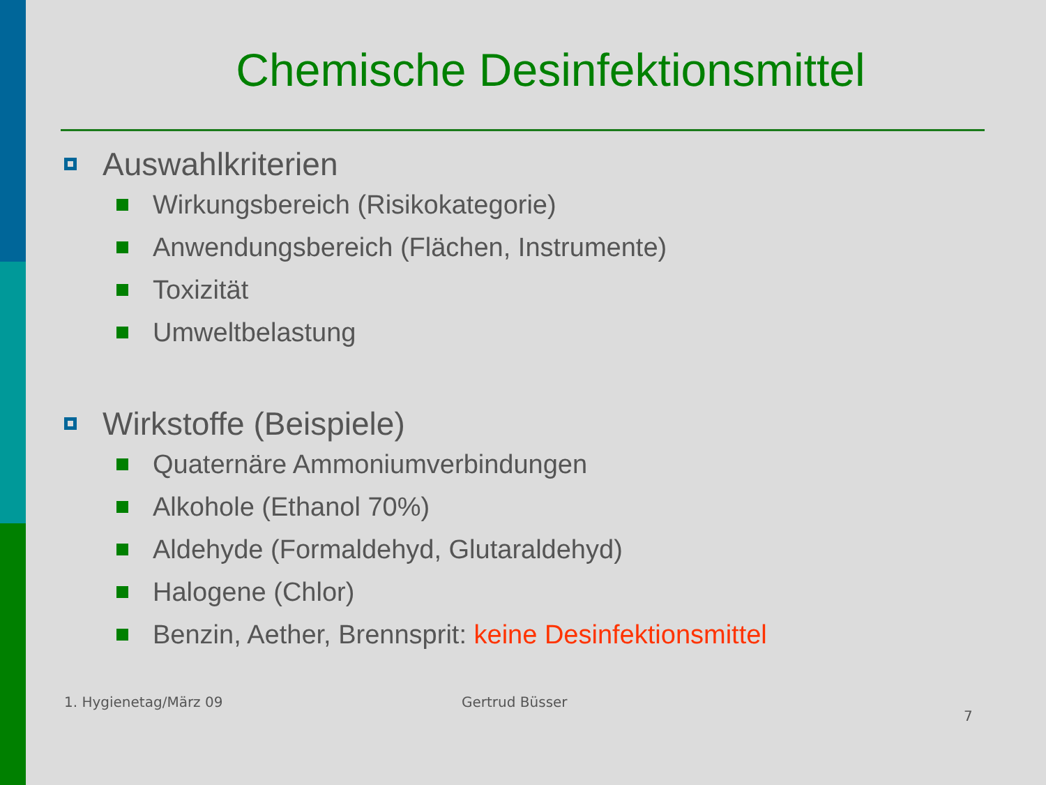Chemische Desinfektionsmittel
Auswahlkriterien
Wirkungsbereich (Risikokategorie)
Anwendungsbereich (Flächen, Instrumente)
Toxizität
Umweltbelastung
Wirkstoffe (Beispiele)
Quaternäre Ammoniumverbindungen
Alkohole (Ethanol 70%)
Aldehyde (Formaldehyd, Glutaraldehyd)
Halogene (Chlor)
Benzin, Aether, Brennsprit: keine Desinfektionsmittel
1. Hygienetag/März 09 Gertrud Büsser 7